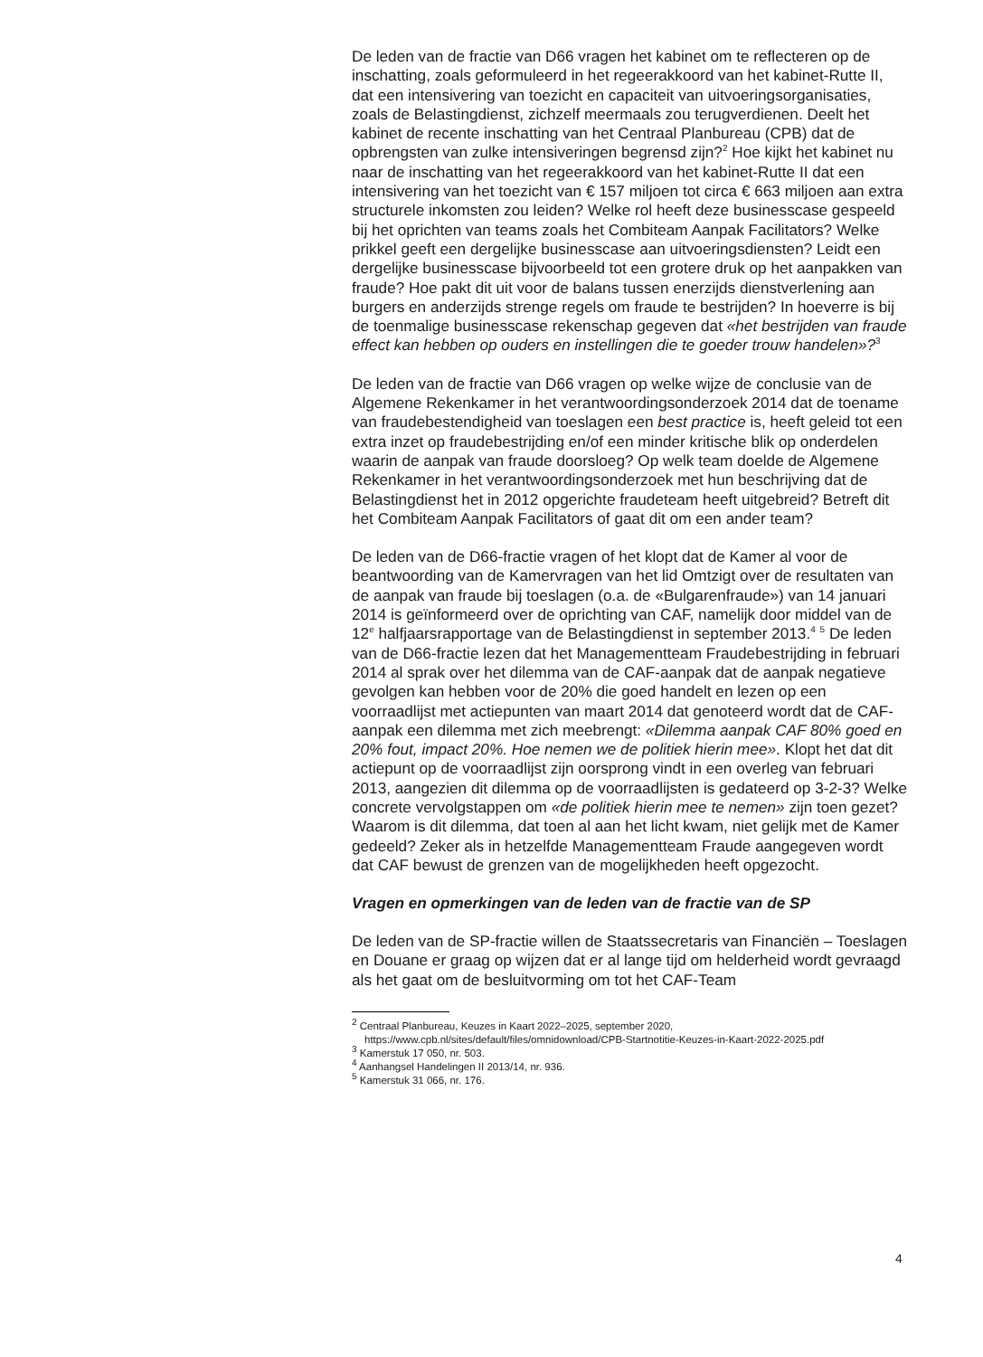De leden van de fractie van D66 vragen het kabinet om te reflecteren op de inschatting, zoals geformuleerd in het regeerakkoord van het kabinet-Rutte II, dat een intensivering van toezicht en capaciteit van uitvoeringsorganisaties, zoals de Belastingdienst, zichzelf meermaals zou terugverdienen. Deelt het kabinet de recente inschatting van het Centraal Planbureau (CPB) dat de opbrengsten van zulke intensiveringen begrensd zijn?<sup>2</sup> Hoe kijkt het kabinet nu naar de inschatting van het regeerakkoord van het kabinet-Rutte II dat een intensivering van het toezicht van € 157 miljoen tot circa € 663 miljoen aan extra structurele inkomsten zou leiden? Welke rol heeft deze businesscase gespeeld bij het oprichten van teams zoals het Combiteam Aanpak Facilitators? Welke prikkel geeft een dergelijke businesscase aan uitvoeringsdiensten? Leidt een dergelijke businesscase bijvoorbeeld tot een grotere druk op het aanpakken van fraude? Hoe pakt dit uit voor de balans tussen enerzijds dienstverlening aan burgers en anderzijds strenge regels om fraude te bestrijden? In hoeverre is bij de toenmalige businesscase rekenschap gegeven dat «het bestrijden van fraude effect kan hebben op ouders en instellingen die te goeder trouw handelen»?<sup>3</sup>
De leden van de fractie van D66 vragen op welke wijze de conclusie van de Algemene Rekenkamer in het verantwoordingsonderzoek 2014 dat de toename van fraudebestendigheid van toeslagen een best practice is, heeft geleid tot een extra inzet op fraudebestrijding en/of een minder kritische blik op onderdelen waarin de aanpak van fraude doorsloeg? Op welk team doelde de Algemene Rekenkamer in het verantwoordingsonderzoek met hun beschrijving dat de Belastingdienst het in 2012 opgerichte fraudeteam heeft uitgebreid? Betreft dit het Combiteam Aanpak Facilitators of gaat dit om een ander team?
De leden van de D66-fractie vragen of het klopt dat de Kamer al voor de beantwoording van de Kamervragen van het lid Omtzigt over de resultaten van de aanpak van fraude bij toeslagen (o.a. de «Bulgarenfraude») van 14 januari 2014 is geïnformeerd over de oprichting van CAF, namelijk door middel van de 12<sup>e</sup> halfjaarsrapportage van de Belastingdienst in september 2013.<sup>4</sup> <sup>5</sup> De leden van de D66-fractie lezen dat het Managementteam Fraudebestrijding in februari 2014 al sprak over het dilemma van de CAF-aanpak dat de aanpak negatieve gevolgen kan hebben voor de 20% die goed handelt en lezen op een voorraadlijst met actiepunten van maart 2014 dat genoteerd wordt dat de CAF-aanpak een dilemma met zich meebrengt: «Dilemma aanpak CAF 80% goed en 20% fout, impact 20%. Hoe nemen we de politiek hierin mee». Klopt het dat dit actiepunt op de voorraadlijst zijn oorsprong vindt in een overleg van februari 2013, aangezien dit dilemma op de voorraadlijsten is gedateerd op 3-2-3? Welke concrete vervolgstappen om «de politiek hierin mee te nemen» zijn toen gezet? Waarom is dit dilemma, dat toen al aan het licht kwam, niet gelijk met de Kamer gedeeld? Zeker als in hetzelfde Managementteam Fraude aangegeven wordt dat CAF bewust de grenzen van de mogelijkheden heeft opgezocht.
Vragen en opmerkingen van de leden van de fractie van de SP
De leden van de SP-fractie willen de Staatssecretaris van Financiën – Toeslagen en Douane er graag op wijzen dat er al lange tijd om helderheid wordt gevraagd als het gaat om de besluitvorming om tot het CAF-Team
<sup>2</sup> Centraal Planbureau, Keuzes in Kaart 2022–2025, september 2020, https://www.cpb.nl/sites/default/files/omnidownload/CPB-Startnotitie-Keuzes-in-Kaart-2022-2025.pdf
<sup>3</sup> Kamerstuk 17 050, nr. 503.
<sup>4</sup> Aanhangsel Handelingen II 2013/14, nr. 936.
<sup>5</sup> Kamerstuk 31 066, nr. 176.
4